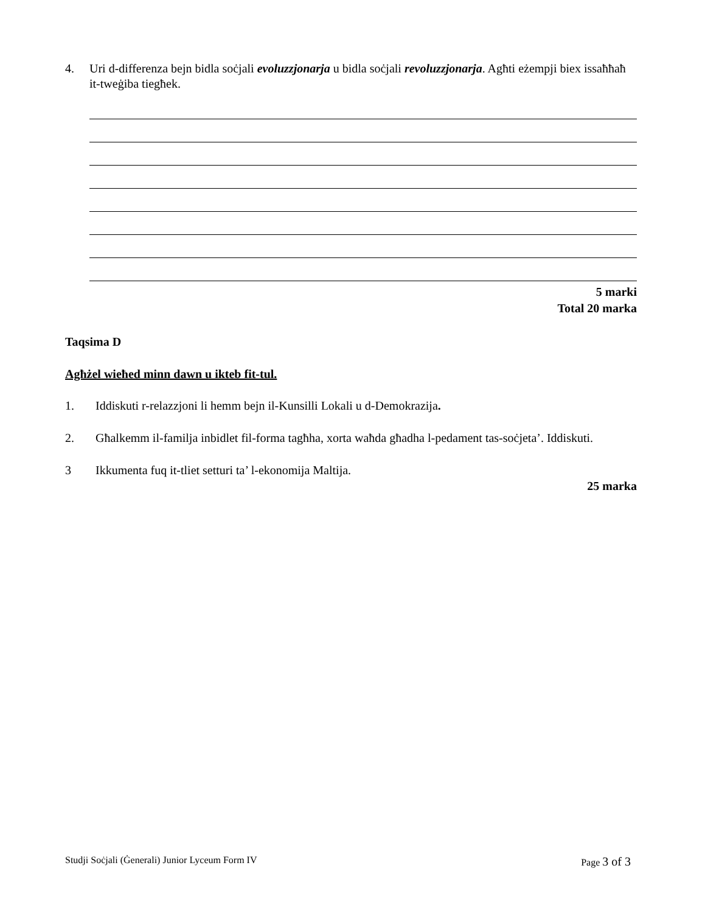4. Uri d-differenza bejn bidla soċjali evoluzzjonarja u bidla soċjali revoluzzjonarja. Agħti eżempji biex issaħħaħ it-tweġiba tiegħek.
5 marki
Total 20 marka
Taqsima D
Agħżel wieħed minn dawn u ikteb fit-tul.
1. Iddiskuti r-relazzjoni li hemm bejn il-Kunsilli Lokali u d-Demokrazija.
2. Għalkemm il-familja inbidlet fil-forma tagħha, xorta waħda għadha l-pedament tas-soċjeta’. Iddiskuti.
3 Ikkumenta fuq it-tliet setturi ta’ l-ekonomija Maltija.
25 marka
Studji Soċjali (Ġenerali) Junior Lyceum Form IV Page 3 of 3